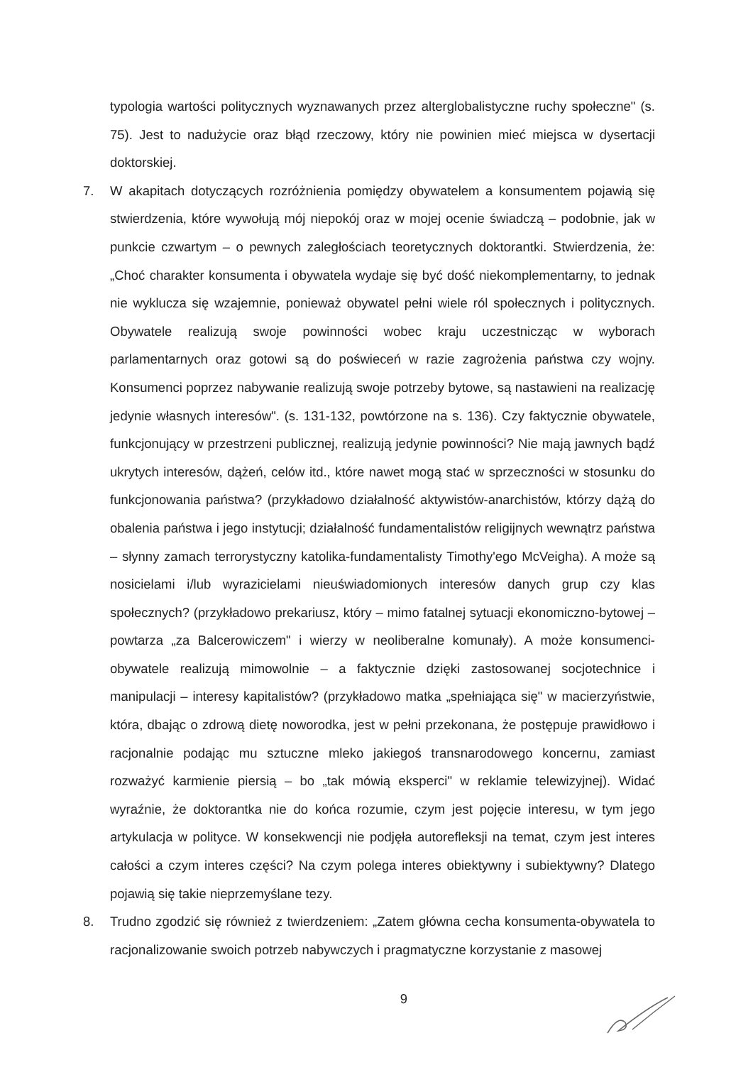typologia wartości politycznych wyznawanych przez alterglobalistyczne ruchy społeczne" (s. 75). Jest to nadużycie oraz błąd rzeczowy, który nie powinien mieć miejsca w dysertacji doktorskiej.
7. W akapitach dotyczących rozróżnienia pomiędzy obywatelem a konsumentem pojawią się stwierdzenia, które wywołują mój niepokój oraz w mojej ocenie świadczą – podobnie, jak w punkcie czwartym – o pewnych zaległościach teoretycznych doktorantki. Stwierdzenia, że: „Choć charakter konsumenta i obywatela wydaje się być dość niekomplementarny, to jednak nie wyklucza się wzajemnie, ponieważ obywatel pełni wiele ról społecznych i politycznych. Obywatele realizują swoje powinności wobec kraju uczestnicząc w wyborach parlamentarnych oraz gotowi są do poświeceń w razie zagrożenia państwa czy wojny. Konsumenci poprzez nabywanie realizują swoje potrzeby bytowe, są nastawieni na realizację jedynie własnych interesów". (s. 131-132, powtórzone na s. 136). Czy faktycznie obywatele, funkcjonujący w przestrzeni publicznej, realizują jedynie powinności? Nie mają jawnych bądź ukrytych interesów, dążeń, celów itd., które nawet mogą stać w sprzeczności w stosunku do funkcjonowania państwa? (przykładowo działalność aktywistów-anarchistów, którzy dążą do obalenia państwa i jego instytucji; działalność fundamentalistów religijnych wewnątrz państwa – słynny zamach terrorystyczny katolika-fundamentalisty Timothy'ego McVeigha). A może są nosicielami i/lub wyrazicielami nieuświadomionych interesów danych grup czy klas społecznych? (przykładowo prekariusz, który – mimo fatalnej sytuacji ekonomiczno-bytowej – powtarza „za Balcerowiczem" i wierzy w neoliberalne komunały). A może konsumenci-obywatele realizują mimowolnie – a faktycznie dzięki zastosowanej socjotechnice i manipulacji – interesy kapitalistów? (przykładowo matka „spełniająca się" w macierzyństwie, która, dbając o zdrową dietę noworodka, jest w pełni przekonana, że postępuje prawidłowo i racjonalnie podając mu sztuczne mleko jakiegoś transnarodowego koncernu, zamiast rozważyć karmienie piersią – bo „tak mówią eksperci" w reklamie telewizyjnej). Widać wyraźnie, że doktorantka nie do końca rozumie, czym jest pojęcie interesu, w tym jego artykulacja w polityce. W konsekwencji nie podjęła autorefleksji na temat, czym jest interes całości a czym interes części? Na czym polega interes obiektywny i subiektywny? Dlatego pojawią się takie nieprzemyślane tezy.
8. Trudno zgodzić się również z twierdzeniem: „Zatem główna cecha konsumenta-obywatela to racjonalizowanie swoich potrzeb nabywczych i pragmatyczne korzystanie z masowej
9